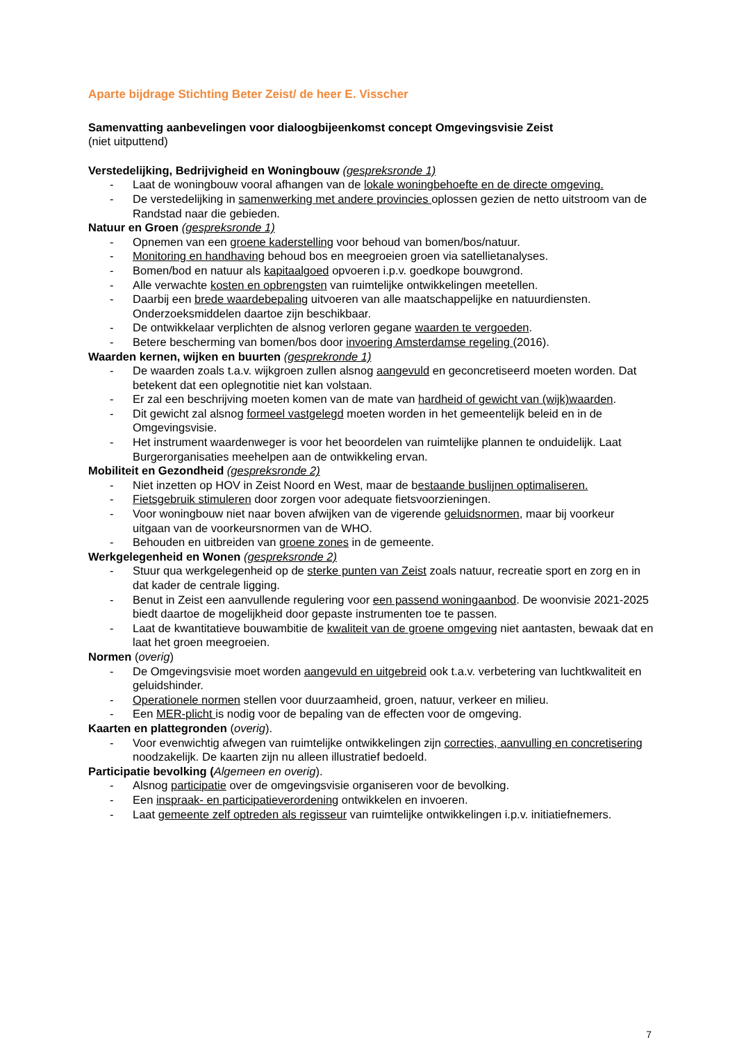Aparte bijdrage Stichting Beter Zeist/ de heer E. Visscher
Samenvatting aanbevelingen voor dialoogbijeenkomst concept Omgevingsvisie Zeist
(niet uitputtend)
Verstedelijking, Bedrijvigheid en Woningbouw (gespreksronde 1)
- Laat de woningbouw vooral afhangen van de lokale woningbehoefte en de directe omgeving.
- De verstedelijking in samenwerking met andere provincies oplossen gezien de netto uitstroom van de Randstad naar die gebieden.
Natuur en Groen (gespreksronde 1)
- Opnemen van een groene kaderstelling voor behoud van bomen/bos/natuur.
- Monitoring en handhaving behoud bos en meegroeien groen via satellietanalyses.
- Bomen/bod en natuur als kapitaalgoed opvoeren i.p.v. goedkope bouwgrond.
- Alle verwachte kosten en opbrengsten van ruimtelijke ontwikkelingen meetellen.
- Daarbij een brede waardebepaling uitvoeren van alle maatschappelijke en natuurdiensten. Onderzoeksmiddelen daartoe zijn beschikbaar.
- De ontwikkelaar verplichten de alsnog verloren gegane waarden te vergoeden.
- Betere bescherming van bomen/bos door invoering Amsterdamse regeling (2016).
Waarden kernen, wijken en buurten (gesprekronde 1)
- De waarden zoals t.a.v. wijkgroen zullen alsnog aangevuld en geconcretiseerd moeten worden. Dat betekent dat een oplegnotitie niet kan volstaan.
- Er zal een beschrijving moeten komen van de mate van hardheid of gewicht van (wijk)waarden.
- Dit gewicht zal alsnog formeel vastgelegd moeten worden in het gemeentelijk beleid en in de Omgevingsvisie.
- Het instrument waardenweger is voor het beoordelen van ruimtelijke plannen te onduidelijk. Laat Burgerorganisaties meehelpen aan de ontwikkeling ervan.
Mobiliteit en Gezondheid (gespreksronde 2)
- Niet inzetten op HOV in Zeist Noord en West, maar de bestaande buslijnen optimaliseren.
- Fietsgebruik stimuleren door zorgen voor adequate fietsvoorzieningen.
- Voor woningbouw niet naar boven afwijken van de vigerende geluidsnormen, maar bij voorkeur uitgaan van de voorkeursnormen van de WHO.
- Behouden en uitbreiden van groene zones in de gemeente.
Werkgelegenheid en Wonen (gespreksronde 2)
- Stuur qua werkgelegenheid op de sterke punten van Zeist zoals natuur, recreatie sport en zorg en in dat kader de centrale ligging.
- Benut in Zeist een aanvullende regulering voor een passend woningaanbod. De woonvisie 2021-2025 biedt daartoe de mogelijkheid door gepaste instrumenten toe te passen.
- Laat de kwantitatieve bouwambitie de kwaliteit van de groene omgeving niet aantasten, bewaak dat en laat het groen meegroeien.
Normen (overig)
- De Omgevingsvisie moet worden aangevuld en uitgebreid ook t.a.v. verbetering van luchtkwaliteit en geluidshinder.
- Operationele normen stellen voor duurzaamheid, groen, natuur, verkeer en milieu.
- Een MER-plicht is nodig voor de bepaling van de effecten voor de omgeving.
Kaarten en plattegronden (overig).
- Voor evenwichtig afwegen van ruimtelijke ontwikkelingen zijn correcties, aanvulling en concretisering noodzakelijk. De kaarten zijn nu alleen illustratief bedoeld.
Participatie bevolking (Algemeen en overig).
- Alsnog participatie over de omgevingsvisie organiseren voor de bevolking.
- Een inspraak- en participatieverordening ontwikkelen en invoeren.
- Laat gemeente zelf optreden als regisseur van ruimtelijke ontwikkelingen i.p.v. initiatiefnemers.
7